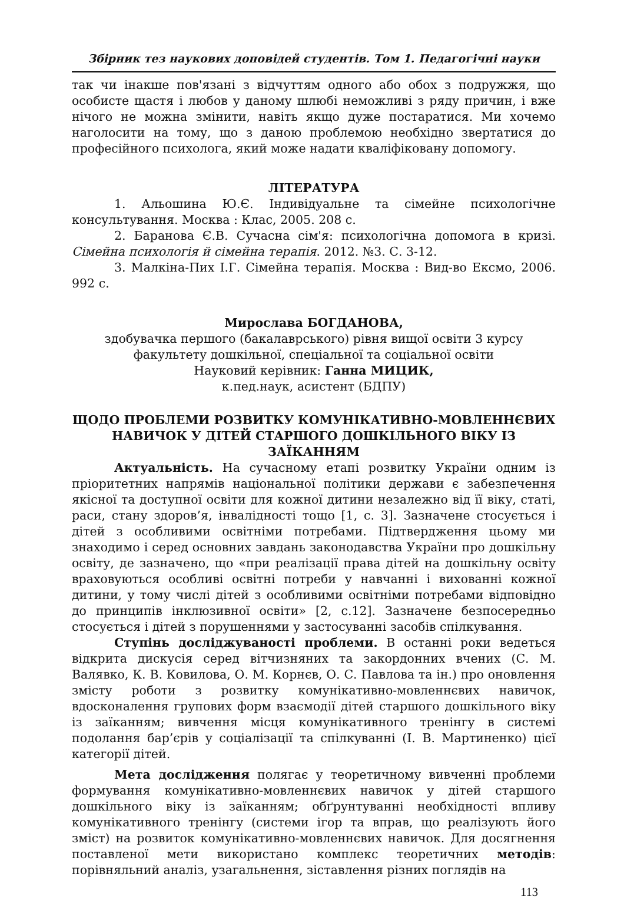Збірник тез наукових доповідей студентів. Том 1. Педагогічні науки
так чи інакше пов'язані з відчуттям одного або обох з подружжя, що особисте щастя і любов у даному шлюбі неможливі з ряду причин, і вже нічого не можна змінити, навіть якщо дуже постаратися. Ми хочемо наголосити на тому, що з даною проблемою необхідно звертатися до професійного психолога, який може надати кваліфіковану допомогу.
ЛІТЕРАТУРА
1. Альошина Ю.Є. Індивідуальне та сімейне психологічне консультування. Москва : Клас, 2005. 208 с.
2. Баранова Є.В. Сучасна сім'я: психологічна допомога в кризі. Сімейна психологія й сімейна терапія. 2012. №3. С. 3-12.
3. Малкіна-Пих І.Г. Сімейна терапія. Москва : Вид-во Ексмо, 2006. 992 с.
Мирослава БОГДАНОВА,
здобувачка першого (бакалаврського) рівня вищої освіти 3 курсу
факультету дошкільної, спеціальної та соціальної освіти
Науковий керівник: Ганна МИЦИК,
к.пед.наук, асистент (БДПУ)
ЩОДО ПРОБЛЕМИ РОЗВИТКУ КОМУНІКАТИВНО-МОВЛЕННЄВИХ НАВИЧОК У ДІТЕЙ СТАРШОГО ДОШКІЛЬНОГО ВІКУ ІЗ ЗАЇКАННЯМ
Актуальність. На сучасному етапі розвитку України одним із пріоритетних напрямів національної політики держави є забезпечення якісної та доступної освіти для кожної дитини незалежно від її віку, статі, раси, стану здоров’я, інвалідності тощо [1, с. 3]. Зазначене стосується і дітей з особливими освітніми потребами. Підтвердження цьому ми знаходимо і серед основних завдань законодавства України про дошкільну освіту, де зазначено, що «при реалізації права дітей на дошкільну освіту враховуються особливі освітні потреби у навчанні і вихованні кожної дитини, у тому числі дітей з особливими освітніми потребами відповідно до принципів інклюзивної освіти» [2, с.12]. Зазначене безпосередньо стосується і дітей з порушеннями у застосуванні засобів спілкування.
Ступінь досліджуваності проблеми. В останні роки ведеться відкрита дискусія серед вітчизняних та закордонних вчених (С. М. Валявко, К. В. Ковилова, О. М. Корнєв, О. С. Павлова та ін.) про оновлення змісту роботи з розвитку комунікативно-мовленнєвих навичок, вдосконалення групових форм взаємодії дітей старшого дошкільного віку із заїканням; вивчення місця комунікативного тренінгу в системі подолання бар’єрів у соціалізації та спілкуванні (І. В. Мартиненко) цієї категорії дітей.
Мета дослідження полягає у теоретичному вивченні проблеми формування комунікативно-мовленнєвих навичок у дітей старшого дошкільного віку із заїканням; обґрунтуванні необхідності впливу комунікативного тренінгу (системи ігор та вправ, що реалізують його зміст) на розвиток комунікативно-мовленнєвих навичок. Для досягнення поставленої мети використано комплекс теоретичних методів: порівняльний аналіз, узагальнення, зіставлення різних поглядів на
113